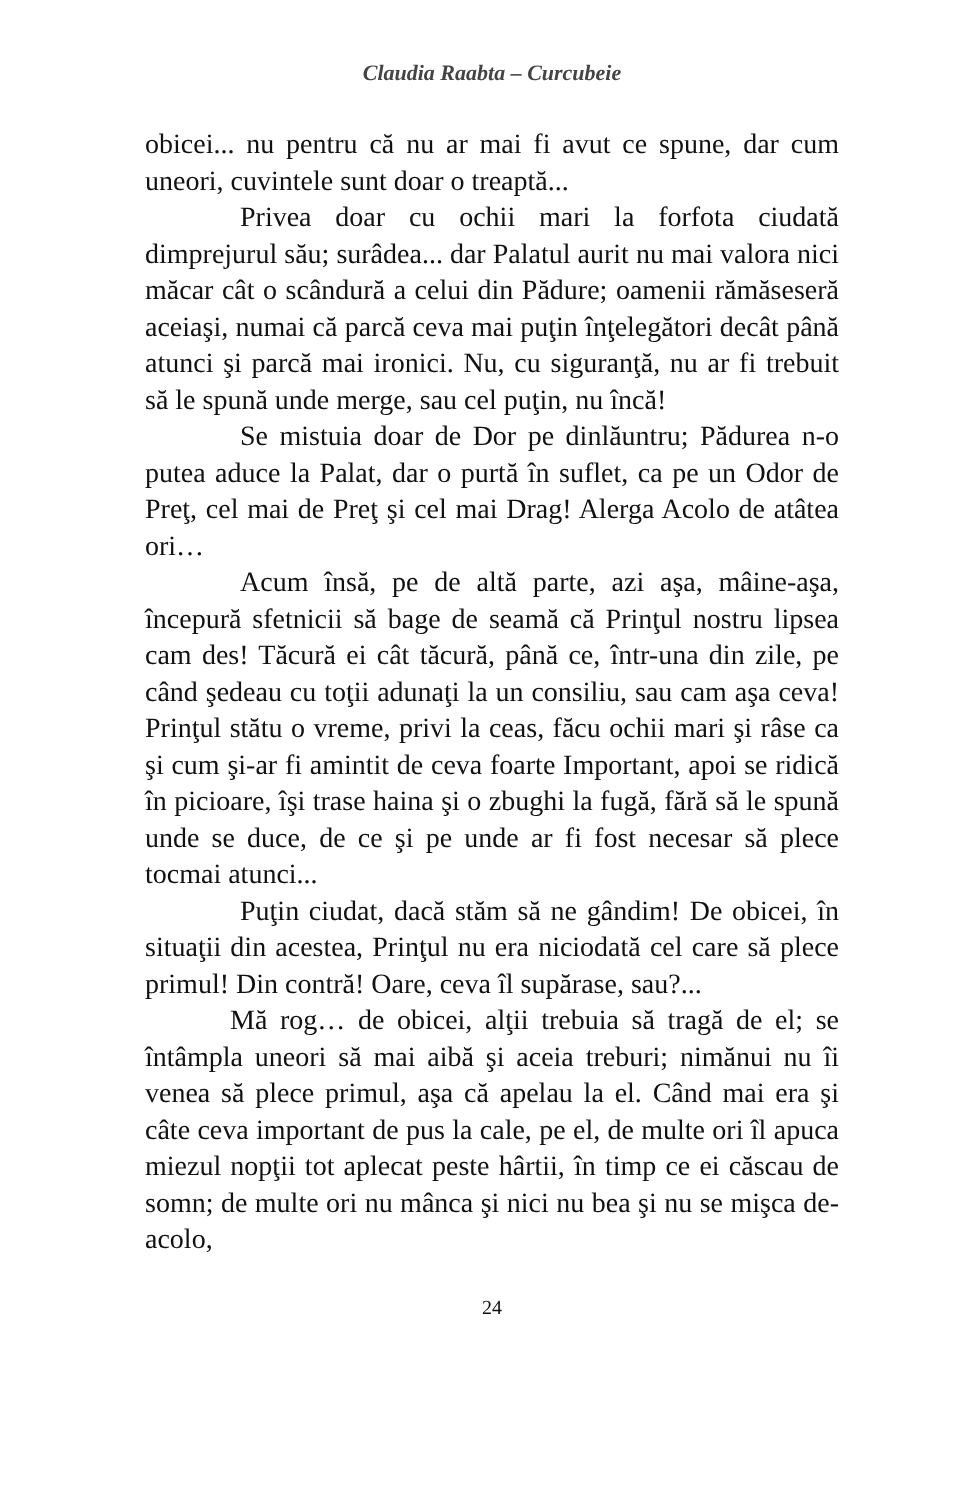Claudia Raabta – Curcubeie
obicei... nu pentru că nu ar mai fi avut ce spune, dar cum uneori, cuvintele sunt doar o treaptă...
Privea doar cu ochii mari la forfota ciudată dimprejurul său; surâdea... dar Palatul aurit nu mai valora nici măcar cât o scândură a celui din Pădure; oamenii rămăseseră aceiaşi, numai că parcă ceva mai puţin înţelegători decât până atunci şi parcă mai ironici. Nu, cu siguranţă, nu ar fi trebuit să le spună unde merge, sau cel puţin, nu încă!
Se mistuia doar de Dor pe dinlăuntru; Pădurea n-o putea aduce la Palat, dar o purtă în suflet, ca pe un Odor de Preţ, cel mai de Preţ şi cel mai Drag! Alerga Acolo de atâtea ori…
Acum însă, pe de altă parte, azi aşa, mâine-aşa, începură sfetnicii să bage de seamă că Prinţul nostru lipsea cam des! Tăcură ei cât tăcură, până ce, într-una din zile, pe când şedeau cu toţii adunaţi la un consiliu, sau cam aşa ceva! Prinţul stătu o vreme, privi la ceas, făcu ochii mari şi râse ca şi cum şi-ar fi amintit de ceva foarte Important, apoi se ridică în picioare, îşi trase haina şi o zbughi la fugă, fără să le spună unde se duce, de ce şi pe unde ar fi fost necesar să plece tocmai atunci...
Puţin ciudat, dacă stăm să ne gândim! De obicei, în situaţii din acestea, Prinţul nu era niciodată cel care să plece primul! Din contră! Oare, ceva îl supărase, sau?...
Mă rog… de obicei, alţii trebuia să tragă de el; se întâmpla uneori să mai aibă şi aceia treburi; nimănui nu îi venea să plece primul, aşa că apelau la el. Când mai era şi câte ceva important de pus la cale, pe el, de multe ori îl apuca miezul nopţii tot aplecat peste hârtii, în timp ce ei căscau de somn; de multe ori nu mânca şi nici nu bea şi nu se mişca de-acolo,
24